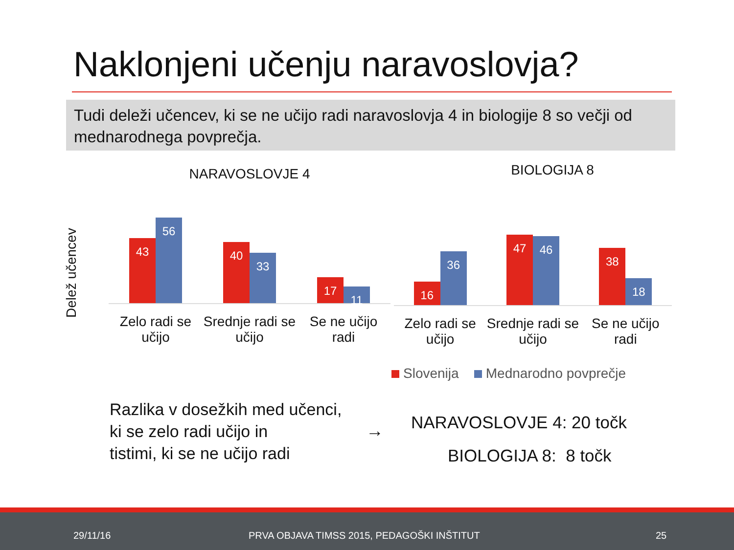Naklonjeni učenju naravoslovja?
Tudi deleži učencev, ki se ne učijo radi naravoslovja 4 in biologije 8 so večji od mednarodnega povprečja.
Delež učencev
NARAVOSLOVJE 4
43
56
40
33
17
11
Zelo radi se učijo Srednje radi se učijo Se ne učijo radi
BIOLOGIJA 8
16
36
47
46
38
18
Zelo radi se učijo Srednje radi se učijo Se ne učijo radi
Slovenija Mednarodno povprečje
Razlika v dosežkih med učenci,
ki se zelo radi učijo in
tistimi, ki se ne učijo radi
→
NARAVOSLOVJE 4: 20 točk
BIOLOGIJA 8: 8 točk
29/11/16 PRVA OBJAVA TIMSS 2015, PEDAGOŠKI INŠTITUT 25